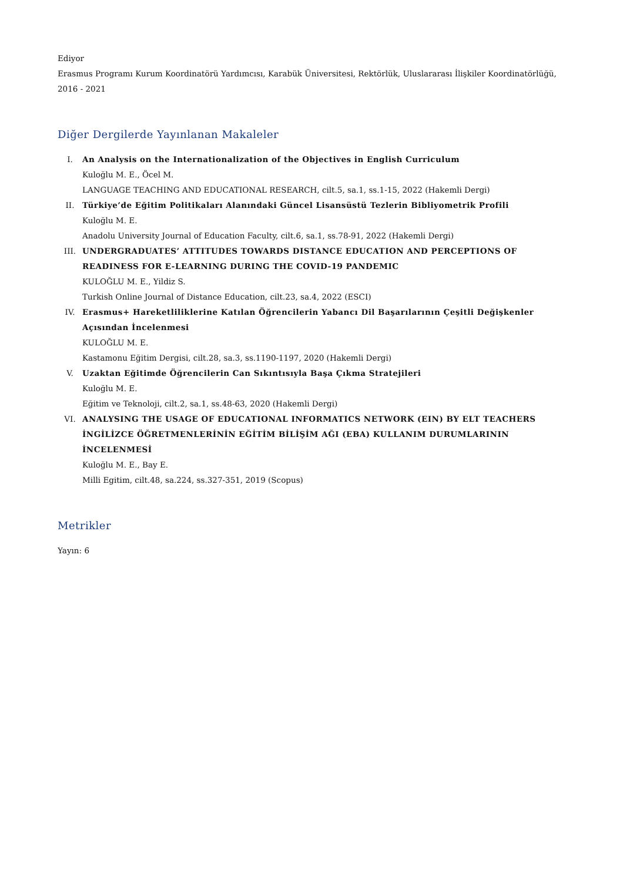Ediyor
Erasmus Programı Kurum Koordinatörü Yardımcısı, Karabük Üniversitesi, Rektörlük, Uluslararası İlişkiler Koordinatörlüğü, 2016 - 2021
Diğer Dergilerde Yayınlanan Makaleler
I. An Analysis on the Internationalization of the Objectives in English Curriculum
Kuloğlu M. E., Öcel M.
LANGUAGE TEACHING AND EDUCATIONAL RESEARCH, cilt.5, sa.1, ss.1-15, 2022 (Hakemli Dergi)
II. Türkiye’de Eğitim Politikaları Alanındaki Güncel Lisansüstü Tezlerin Bibliyometrik Profili
Kuloğlu M. E.
Anadolu University Journal of Education Faculty, cilt.6, sa.1, ss.78-91, 2022 (Hakemli Dergi)
III. UNDERGRADUATES’ ATTITUDES TOWARDS DISTANCE EDUCATION AND PERCEPTIONS OF READINESS FOR E-LEARNING DURING THE COVID-19 PANDEMIC
KULOĞLU M. E., Yildiz S.
Turkish Online Journal of Distance Education, cilt.23, sa.4, 2022 (ESCI)
IV. Erasmus+ Hareketliliklerine Katılan Öğrencilerin Yabancı Dil Başarılarının Çeşitli Değişkenler Açısından İncelenmesi
KULOĞLU M. E.
Kastamonu Eğitim Dergisi, cilt.28, sa.3, ss.1190-1197, 2020 (Hakemli Dergi)
V. Uzaktan Eğitimde Öğrencilerin Can Sıkıntısıyla Başa Çıkma Stratejileri
Kuloğlu M. E.
Eğitim ve Teknoloji, cilt.2, sa.1, ss.48-63, 2020 (Hakemli Dergi)
VI. ANALYSING THE USAGE OF EDUCATIONAL INFORMATICS NETWORK (EIN) BY ELT TEACHERS İNGİLİZCE ÖĞRETMENLERİNİN EĞİTİM BİLİŞİM AĞI (EBA) KULLANIM DURUMLARININ İNCELENMESİ
Kuloğlu M. E., Bay E.
Milli Egitim, cilt.48, sa.224, ss.327-351, 2019 (Scopus)
Metrikler
Yayın: 6